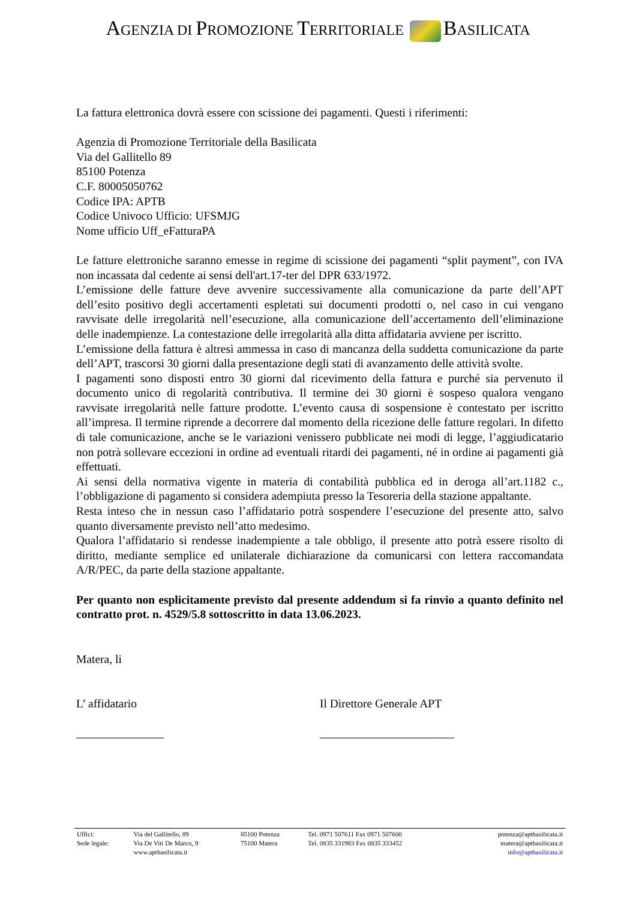AGENZIA DI PROMOZIONE TERRITORIALE BASILICATA
La fattura elettronica dovrà essere con scissione dei pagamenti. Questi i riferimenti:
Agenzia di Promozione Territoriale della Basilicata
Via del Gallitello 89
85100 Potenza
C.F. 80005050762
Codice IPA: APTB
Codice Univoco Ufficio: UFSMJG
Nome ufficio Uff_eFatturaPA
Le fatture elettroniche saranno emesse in regime di scissione dei pagamenti “split payment”, con IVA non incassata dal cedente ai sensi dell'art.17-ter del DPR 633/1972.
L’emissione delle fatture deve avvenire successivamente alla comunicazione da parte dell’APT dell’esito positivo degli accertamenti espletati sui documenti prodotti o, nel caso in cui vengano ravvisate delle irregolarità nell’esecuzione, alla comunicazione dell’accertamento dell’eliminazione delle inadempienze. La contestazione delle irregolarità alla ditta affidataria avviene per iscritto.
L’emissione della fattura è altresì ammessa in caso di mancanza della suddetta comunicazione da parte dell’APT, trascorsi 30 giorni dalla presentazione degli stati di avanzamento delle attività svolte.
I pagamenti sono disposti entro 30 giorni dal ricevimento della fattura e purché sia pervenuto il documento unico di regolarità contributiva. Il termine dei 30 giorni è sospeso qualora vengano ravvisate irregolarità nelle fatture prodotte. L’evento causa di sospensione è contestato per iscritto all’impresa. Il termine riprende a decorrere dal momento della ricezione delle fatture regolari. In difetto di tale comunicazione, anche se le variazioni venissero pubblicate nei modi di legge, l’aggiudicatario non potrà sollevare eccezioni in ordine ad eventuali ritardi dei pagamenti, né in ordine ai pagamenti già effettuati.
Ai sensi della normativa vigente in materia di contabilità pubblica ed in deroga all’art.1182 c., l’obbligazione di pagamento si considera adempiuta presso la Tesoreria della stazione appaltante.
Resta inteso che in nessun caso l’affidatario potrà sospendere l’esecuzione del presente atto, salvo quanto diversamente previsto nell’atto medesimo.
Qualora l’affidatario si rendesse inadempiente a tale obbligo, il presente atto potrà essere risolto di diritto, mediante semplice ed unilaterale dichiarazione da comunicarsi con lettera raccomandata A/R/PEC, da parte della stazione appaltante.
Per quanto non esplicitamente previsto dal presente addendum si fa rinvio a quanto definito nel contratto prot. n. 4529/5.8 sottoscritto in data 13.06.2023.
Matera, li
L’ affidatario Il Direttore Generale APT
_______________ _______________________
| Uffici: | Via del Gallitello, 89 | 85100 Potenza | Tel. 0971 507611 Fax 0971 507600 | potenza@aptbasilicata.it |
| Sede legale: | Via De Viti De Marco, 9 | 75100 Matera | Tel. 0835 331983 Fax 0835 333452 | matera@aptbasilicata.it |
| | www.aptbasilicata.it | | | info@aptbasilicata.it |